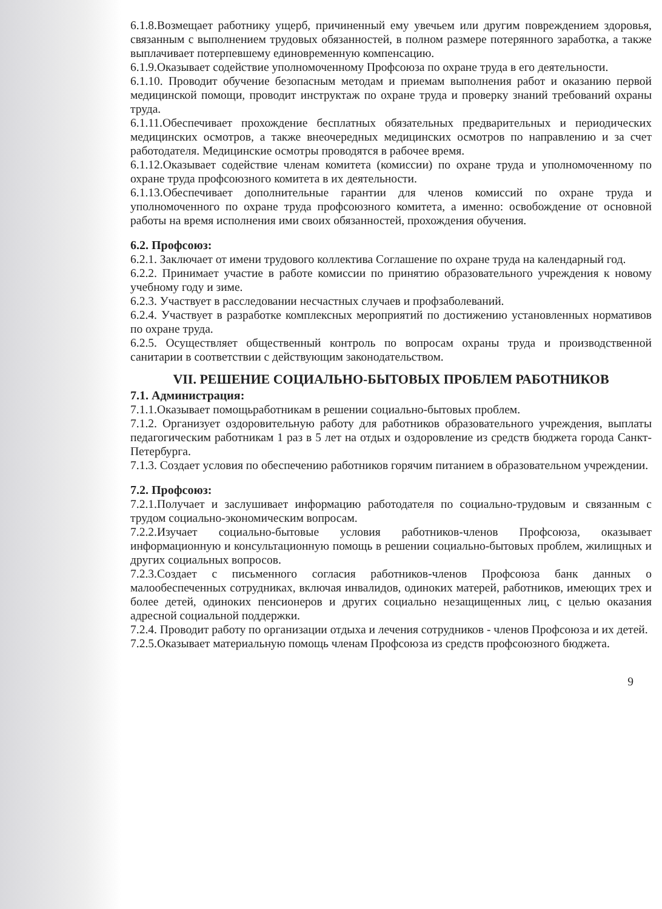6.1.8.Возмещает работнику ущерб, причиненный ему увечьем или другим повреждением здоровья, связанным с выполнением трудовых обязанностей, в полном размере потерянного заработка, а также выплачивает потерпевшему единовременную компенсацию.
6.1.9.Оказывает содействие уполномоченному Профсоюза по охране труда в его деятельности.
6.1.10. Проводит обучение безопасным методам и приемам выполнения работ и оказанию первой медицинской помощи, проводит инструктаж по охране труда и проверку знаний требований охраны труда.
6.1.11.Обеспечивает прохождение бесплатных обязательных предварительных и периодических медицинских осмотров, а также внеочередных медицинских осмотров по направлению и за счет работодателя. Медицинские осмотры проводятся в рабочее время.
6.1.12.Оказывает содействие членам комитета (комиссии) по охране труда и уполномоченному по охране труда профсоюзного комитета в их деятельности.
6.1.13.Обеспечивает дополнительные гарантии для членов комиссий по охране труда и уполномоченного по охране труда профсоюзного комитета, а именно: освобождение от основной работы на время исполнения ими своих обязанностей, прохождения обучения.
6.2. Профсоюз:
6.2.1. Заключает от имени трудового коллектива Соглашение по охране труда на календарный год.
6.2.2. Принимает участие в работе комиссии по принятию образовательного учреждения к новому учебному году и зиме.
6.2.3. Участвует в расследовании несчастных случаев и профзаболеваний.
6.2.4. Участвует в разработке комплексных мероприятий по достижению установленных нормативов по охране труда.
6.2.5. Осуществляет общественный контроль по вопросам охраны труда и производственной санитарии в соответствии с действующим законодательством.
VII. РЕШЕНИЕ СОЦИАЛЬНО-БЫТОВЫХ ПРОБЛЕМ РАБОТНИКОВ
7.1. Администрация:
7.1.1.Оказывает помощьработникам в решении социально-бытовых проблем.
7.1.2. Организует оздоровительную работу для работников образовательного учреждения, выплаты педагогическим работникам 1 раз в 5 лет на отдых и оздоровление из средств бюджета города Санкт-Петербурга.
7.1.3. Создает условия по обеспечению работников горячим питанием в образовательном учреждении.
7.2. Профсоюз:
7.2.1.Получает и заслушивает информацию работодателя по социально-трудовым и связанным с трудом социально-экономическим вопросам.
7.2.2.Изучает социально-бытовые условия работников-членов Профсоюза, оказывает информационную и консультационную помощь в решении социально-бытовых проблем, жилищных и других социальных вопросов.
7.2.3.Создает с письменного согласия работников-членов Профсоюза банк данных о малообеспеченных сотрудниках, включая инвалидов, одиноких матерей, работников, имеющих трех и более детей, одиноких пенсионеров и других социально незащищенных лиц, с целью оказания адресной социальной поддержки.
7.2.4. Проводит работу по организации отдыха и лечения сотрудников - членов Профсоюза и их детей.
7.2.5.Оказывает материальную помощь членам Профсоюза из средств профсоюзного бюджета.
9